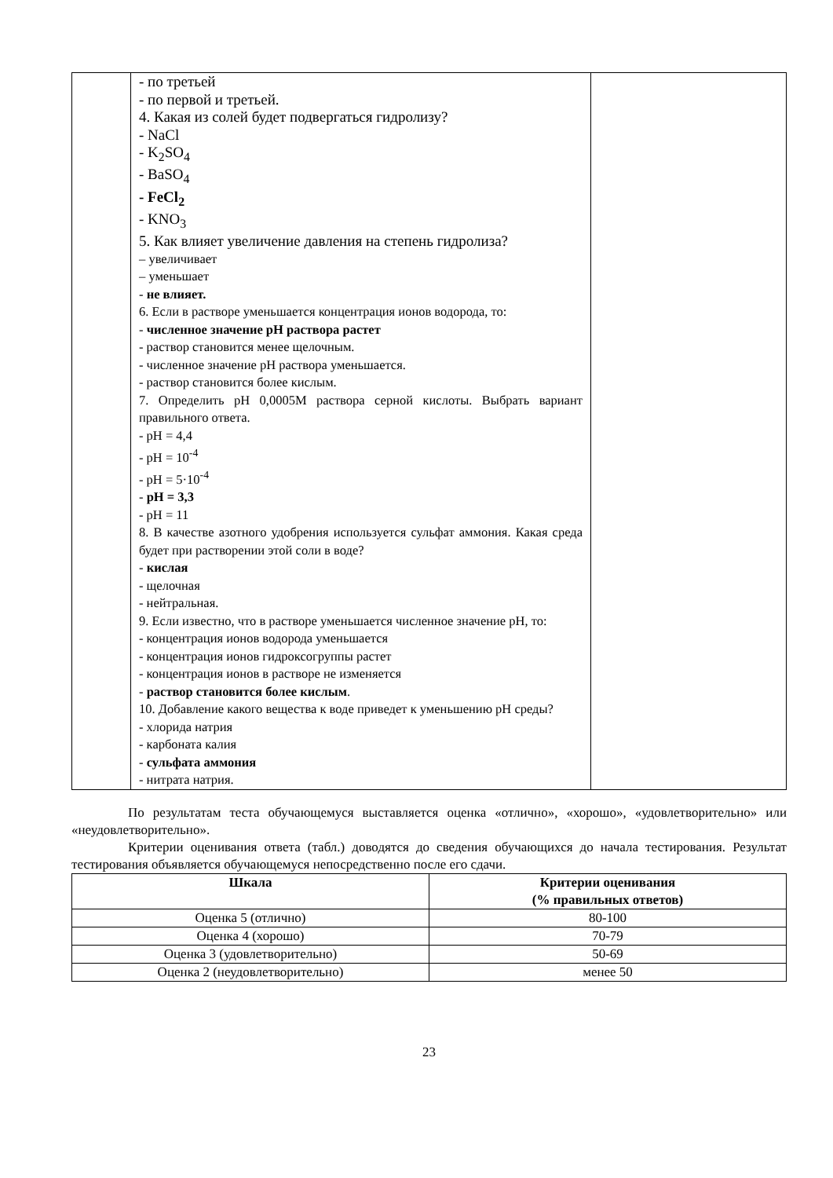| | - по третьей - по первой и третьей. 4. Какая из солей будет подвергаться гидролизу? - NaCl - K<sub>2</sub>SO<sub>4</sub> - BaSO<sub>4</sub> - FeCl<sub>2</sub> - KNO<sub>3</sub> 5. Как влияет увеличение давления на степень гидролиза? – увеличивает – уменьшает - не влияет. 6. Если в растворе уменьшается концентрация ионов водорода, то: - численное значение рН раствора растет - раствор становится менее щелочным. - численное значение рН раствора уменьшается. - раствор становится более кислым. 7. Определить рН 0,0005М раствора серной кислоты. Выбрать вариант правильного ответа. - рН = 4,4 - рН = 10<sup>-4</sup> - рН = 5·10<sup>-4</sup> - рН = 3,3 - рН = 11 8. В качестве азотного удобрения используется сульфат аммония. Какая среда будет при растворении этой соли в воде? - кислая - щелочная - нейтральная. 9. Если известно, что в растворе уменьшается численное значение рН, то: - концентрация ионов водорода уменьшается - концентрация ионов гидроксогруппы растет - концентрация ионов в растворе не изменяется - раствор становится более кислым . 10. Добавление какого вещества к воде приведет к уменьшению рН среды? - хлорида натрия - карбоната калия - сульфата аммония - нитрата натрия. | |
По результатам теста обучающемуся выставляется оценка «отлично», «хорошо», «удовлетворительно» или «неудовлетворительно».
Критерии оценивания ответа (табл.) доводятся до сведения обучающихся до начала тестирования. Результат тестирования объявляется обучающемуся непосредственно после его сдачи.
| Шкала | Критерии оценивания (% правильных ответов) |
| --- | --- |
| Оценка 5 (отлично) | 80-100 |
| Оценка 4 (хорошо) | 70-79 |
| Оценка 3 (удовлетворительно) | 50-69 |
| Оценка 2 (неудовлетворительно) | менее 50 |
23